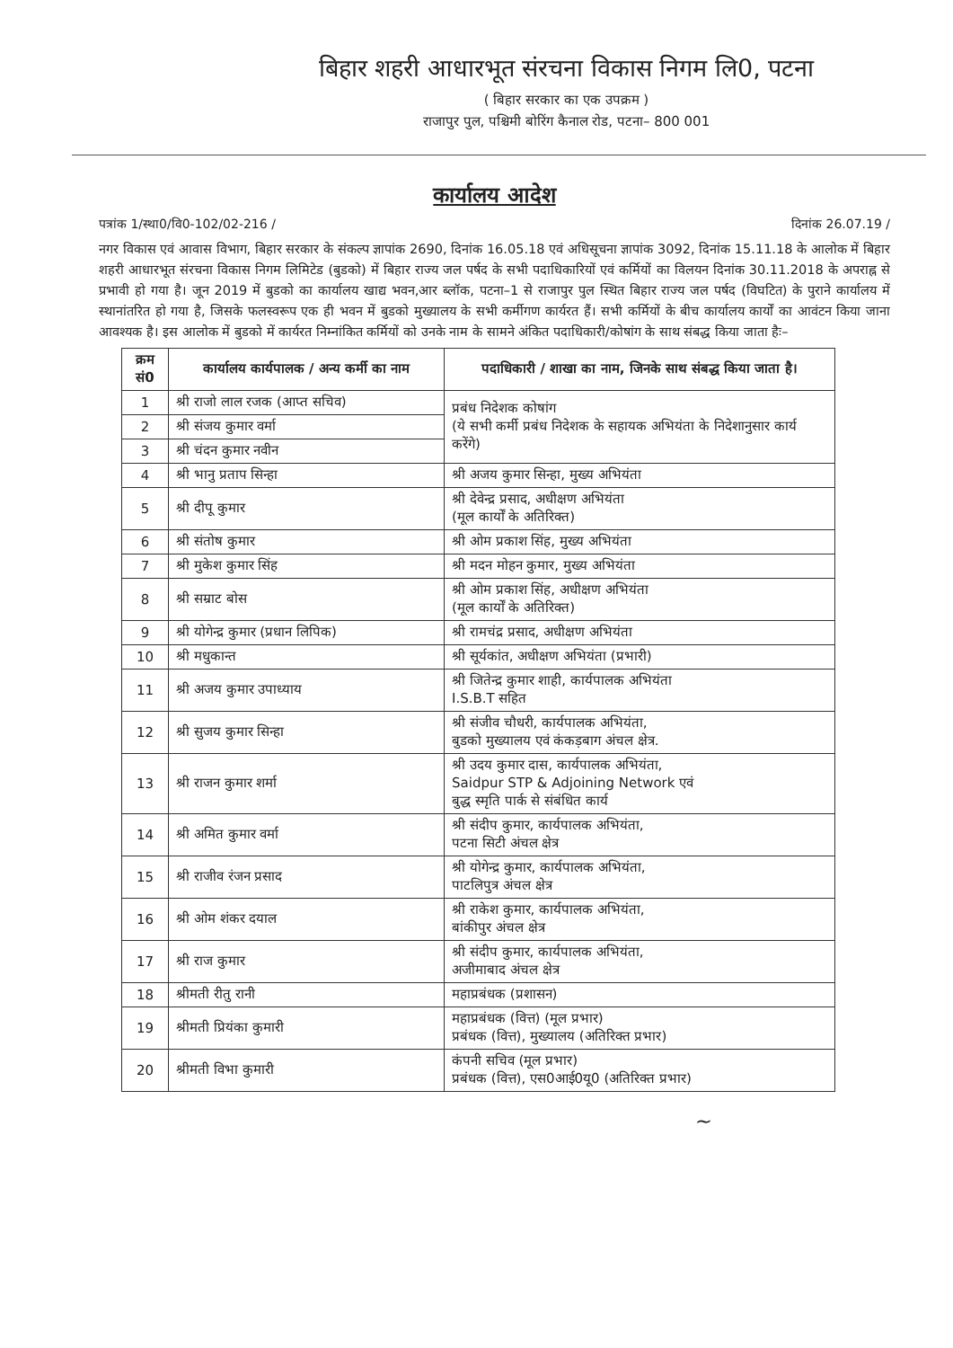बिहार शहरी आधारभूत संरचना विकास निगम लि0, पटना
( बिहार सरकार का एक उपक्रम )
राजापुर पुल, पश्चिमी बोरिंग कैनाल रोड, पटना– 800 001
कार्यालय आदेश
पत्रांक 1/स्था0/वि0-102/02-216 / दिनांक 26.07.19 /
नगर विकास एवं आवास विभाग, बिहार सरकार के संकल्प ज्ञापांक 2690, दिनांक 16.05.18 एवं अधिसूचना ज्ञापांक 3092, दिनांक 15.11.18 के आलोक में बिहार शहरी आधारभूत संरचना विकास निगम लिमिटेड (बुडको) में बिहार राज्य जल पर्षद के सभी पदाधिकारियों एवं कर्मियों का विलयन दिनांक 30.11.2018 के अपराह्न से प्रभावी हो गया है। जून 2019 में बुडको का कार्यालय खाद्य भवन,आर ब्लॉक, पटना–1 से राजापुर पुल स्थित बिहार राज्य जल पर्षद (विघटित) के पुराने कार्यालय में स्थानांतरित हो गया है, जिसके फलस्वरूप एक ही भवन में बुडको मुख्यालय के सभी कर्मीगण कार्यरत हैं। सभी कर्मियों के बीच कार्यालय कार्यों का आवंटन किया जाना आवश्यक है। इस आलोक में बुडको में कार्यरत निम्नांकित कर्मियों को उनके नाम के सामने अंकित पदाधिकारी/कोषांग के साथ संबद्ध किया जाता हैः–
| क्रम सं0 | कार्यालय कार्यपालक / अन्य कर्मी का नाम | पदाधिकारी / शाखा का नाम, जिनके साथ संबद्ध किया जाता है। |
| --- | --- | --- |
| 1 | श्री राजो लाल रजक (आप्त सचिव) | प्रबंध निदेशक कोषांग (ये सभी कर्मी प्रबंध निदेशक के सहायक अभियंता के निदेशानुसार कार्य करेंगे) |
| 2 | श्री संजय कुमार वर्मा | |
| 3 | श्री चंदन कुमार नवीन | |
| 4 | श्री भानु प्रताप सिन्हा | श्री अजय कुमार सिन्हा, मुख्य अभियंता |
| 5 | श्री दीपू कुमार | श्री देवेन्द्र प्रसाद, अधीक्षण अभियंता (मूल कार्यों के अतिरिक्त) |
| 6 | श्री संतोष कुमार | श्री ओम प्रकाश सिंह, मुख्य अभियंता |
| 7 | श्री मुकेश कुमार सिंह | श्री मदन मोहन कुमार, मुख्य अभियंता |
| 8 | श्री सम्राट बोस | श्री ओम प्रकाश सिंह, अधीक्षण अभियंता (मूल कार्यों के अतिरिक्त) |
| 9 | श्री योगेन्द्र कुमार (प्रधान लिपिक) | श्री रामचंद्र प्रसाद, अधीक्षण अभियंता |
| 10 | श्री मधुकान्त | श्री सूर्यकांत, अधीक्षण अभियंता (प्रभारी) |
| 11 | श्री अजय कुमार उपाध्याय | श्री जितेन्द्र कुमार शाही, कार्यपालक अभियंता I.S.B.T सहित |
| 12 | श्री सुजय कुमार सिन्हा | श्री संजीव चौधरी, कार्यपालक अभियंता, बुडको मुख्यालय एवं कंकड़बाग अंचल क्षेत्र. |
| 13 | श्री राजन कुमार शर्मा | श्री उदय कुमार दास, कार्यपालक अभियंता, Saidpur STP & Adjoining Network एवं बुद्ध स्मृति पार्क से संबंधित कार्य |
| 14 | श्री अमित कुमार वर्मा | श्री संदीप कुमार, कार्यपालक अभियंता, पटना सिटी अंचल क्षेत्र |
| 15 | श्री राजीव रंजन प्रसाद | श्री योगेन्द्र कुमार, कार्यपालक अभियंता, पाटलिपुत्र अंचल क्षेत्र |
| 16 | श्री ओम शंकर दयाल | श्री राकेश कुमार, कार्यपालक अभियंता, बांकीपुर अंचल क्षेत्र |
| 17 | श्री राज कुमार | श्री संदीप कुमार, कार्यपालक अभियंता, अजीमाबाद अंचल क्षेत्र |
| 18 | श्रीमती रीतु रानी | महाप्रबंधक (प्रशासन) |
| 19 | श्रीमती प्रियंका कुमारी | महाप्रबंधक (वित्त) (मूल प्रभार) प्रबंधक (वित्त), मुख्यालय (अतिरिक्त प्रभार) |
| 20 | श्रीमती विभा कुमारी | कंपनी सचिव (मूल प्रभार) प्रबंधक (वित्त), एस0आई0यू0 (अतिरिक्त प्रभार) |
~